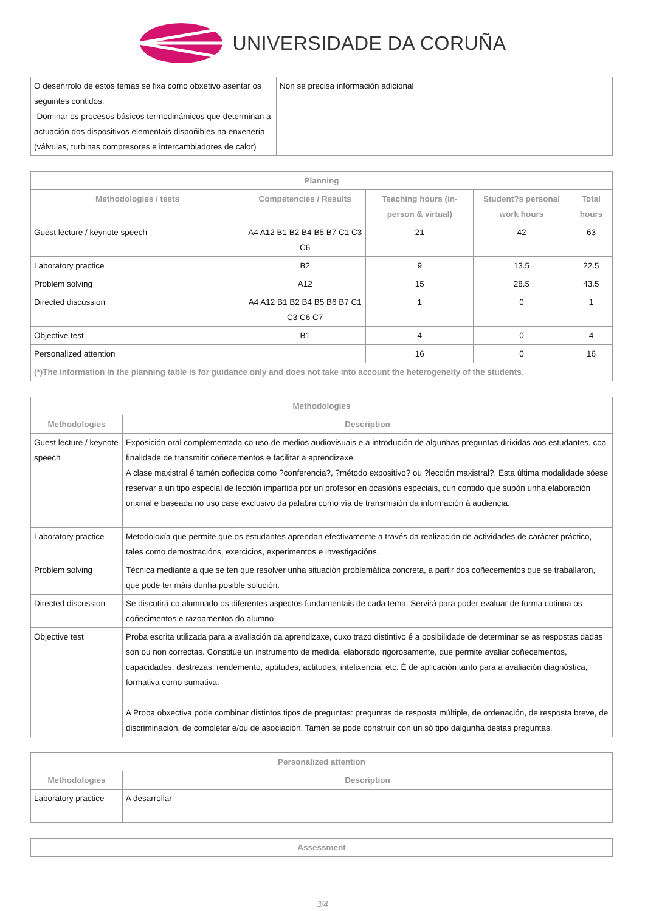UNIVERSIDADE DA CORUÑA
| O desenrrolo de estos temas se fixa como obxetivo asentar os seguintes contidos: -Dominar os procesos básicos termodinámicos que determinan a actuación dos dispositivos elementais dispoñibles na enxenería (válvulas, turbinas compresores e intercambiadores de calor) | Non se precisa información adicional |
| Planning | | | | |
| --- | --- | --- | --- | --- |
| Methodologies / tests | Competencies / Results | Teaching hours (in-person & virtual) | Student?s personal work hours | Total hours |
| Guest lecture / keynote speech | A4 A12 B1 B2 B4 B5 B7 C1 C3 C6 | 21 | 42 | 63 |
| Laboratory practice | B2 | 9 | 13.5 | 22.5 |
| Problem solving | A12 | 15 | 28.5 | 43.5 |
| Directed discussion | A4 A12 B1 B2 B4 B5 B6 B7 C1 C3 C6 C7 | 1 | 0 | 1 |
| Objective test | B1 | 4 | 0 | 4 |
| Personalized attention | | 16 | 0 | 16 |
| (*)The information in the planning table is for guidance only and does not take into account the heterogeneity of the students. | | | | |
| Methodologies | |
| --- | --- |
| Methodologies | Description |
| Guest lecture / keynote speech | Exposición oral complementada co uso de medios audiovisuais e a introdución de algunhas preguntas dirixidas aos estudantes, coa finalidade de transmitir coñecementos e facilitar a aprendizaxe. A clase maxistral é tamén coñecida como ?conferencia?, ?método expositivo? ou ?lección maxistral?. Esta última modalidade sóese reservar a un tipo especial de lección impartida por un profesor en ocasións especiais, cun contido que supón unha elaboración orixinal e baseada no uso case exclusivo da palabra como vía de transmisión da información á audiencia. |
| Laboratory practice | Metodoloxía que permite que os estudantes aprendan efectivamente a través da realización de actividades de carácter práctico, tales como demostracións, exercicios, experimentos e investigacións. |
| Problem solving | Técnica mediante a que se ten que resolver unha situación problemática concreta, a partir dos coñecementos que se traballaron, que pode ter máis dunha posible solución. |
| Directed discussion | Se discutirá co alumnado os diferentes aspectos fundamentais de cada tema. Servirá para poder evaluar de forma cotinua os coñecimentos e razoamentos do alumno |
| Objective test | Proba escrita utilizada para a avaliación da aprendizaxe, cuxo trazo distintivo é a posibilidade de determinar se as respostas dadas son ou non correctas. Constitúe un instrumento de medida, elaborado rigorosamente, que permite avaliar coñecementos, capacidades, destrezas, rendemento, aptitudes, actitudes, intelixencia, etc. É de aplicación tanto para a avaliación diagnóstica, formativa como sumativa. A Proba obxectiva pode combinar distintos tipos de preguntas: preguntas de resposta múltiple, de ordenación, de resposta breve, de discriminación, de completar e/ou de asociación. Tamén se pode construír con un só tipo dalgunha destas preguntas. |
| Personalized attention | |
| --- | --- |
| Methodologies | Description |
| Laboratory practice | A desarrollar |
| Assessment |
| --- |
3/4